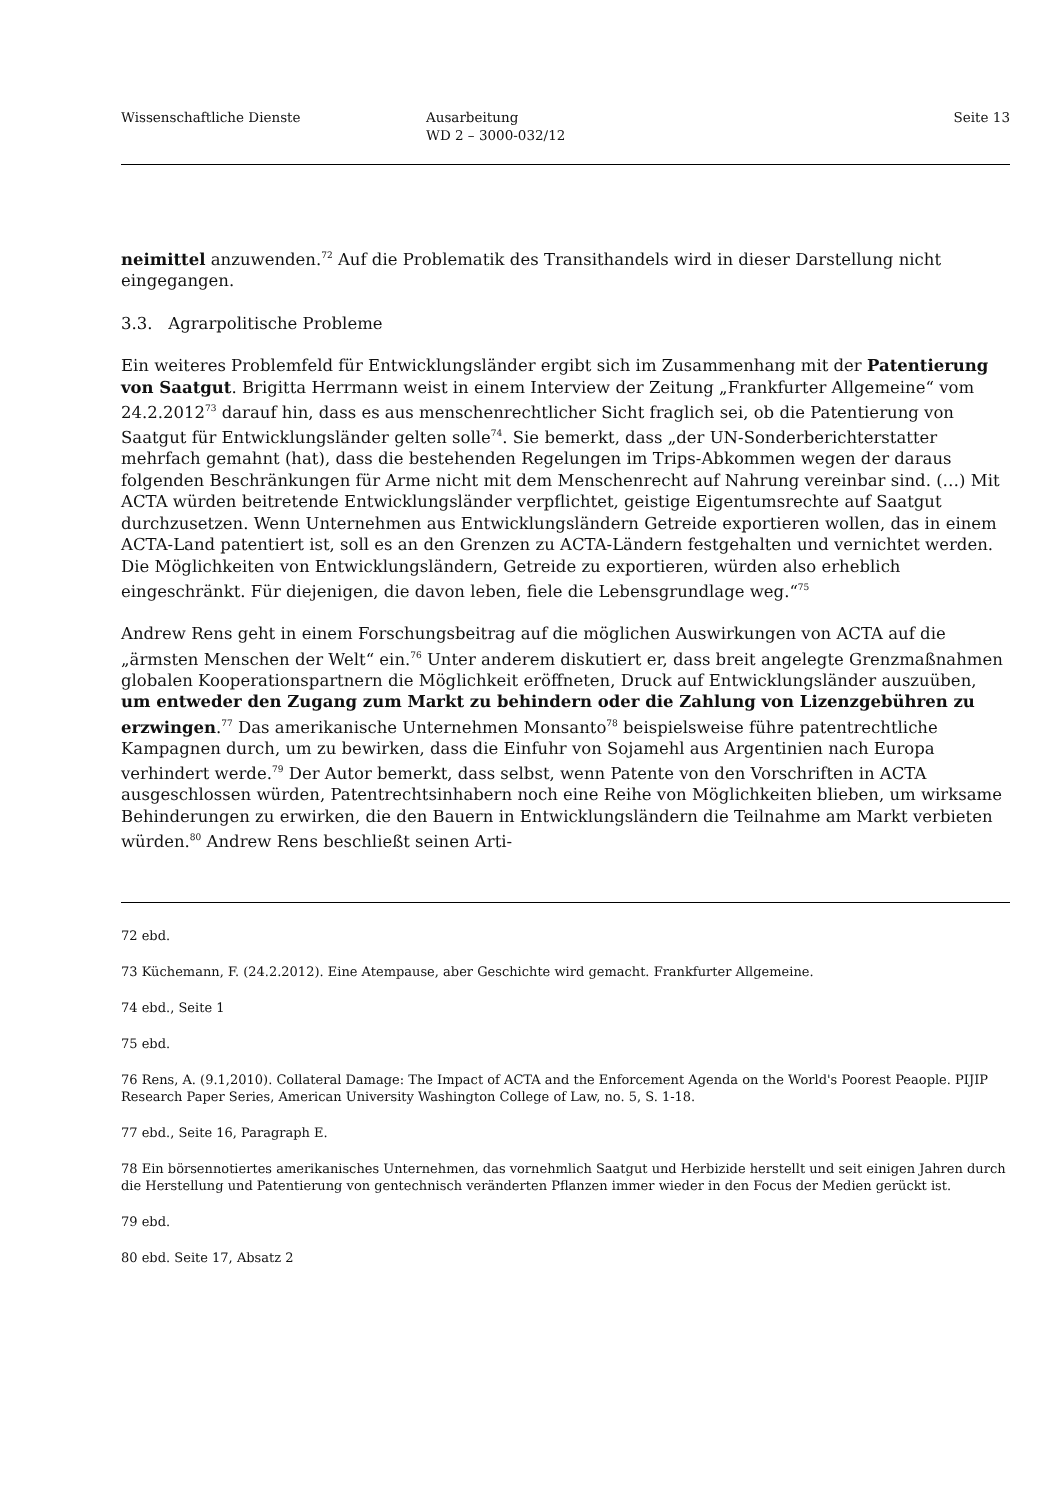Wissenschaftliche Dienste Ausarbeitung
WD 2 – 3000-032/12
Seite 13
neimittel anzuwenden.<sup>72</sup> Auf die Problematik des Transithandels wird in dieser Darstellung nicht eingegangen.
3.3. Agrarpolitische Probleme
Ein weiteres Problemfeld für Entwicklungsländer ergibt sich im Zusammenhang mit der Patentierung von Saatgut. Brigitta Herrmann weist in einem Interview der Zeitung „Frankfurter Allgemeine“ vom 24.2.2012<sup>73</sup> darauf hin, dass es aus menschenrechtlicher Sicht fraglich sei, ob die Patentierung von Saatgut für Entwicklungsländer gelten solle<sup>74</sup>. Sie bemerkt, dass „der UN-Sonderberichterstatter mehrfach gemahnt (hat), dass die bestehenden Regelungen im Trips-Abkommen wegen der daraus folgenden Beschränkungen für Arme nicht mit dem Menschenrecht auf Nahrung vereinbar sind. (…) Mit ACTA würden beitretende Entwicklungsländer verpflichtet, geistige Eigentumsrechte auf Saatgut durchzusetzen. Wenn Unternehmen aus Entwicklungsländern Getreide exportieren wollen, das in einem ACTA-Land patentiert ist, soll es an den Grenzen zu ACTA-Ländern festgehalten und vernichtet werden. Die Möglichkeiten von Entwicklungsländern, Getreide zu exportieren, würden also erheblich eingeschränkt. Für diejenigen, die davon leben, fiele die Lebensgrundlage weg.“<sup>75</sup>
Andrew Rens geht in einem Forschungsbeitrag auf die möglichen Auswirkungen von ACTA auf die „ärmsten Menschen der Welt“ ein.<sup>76</sup> Unter anderem diskutiert er, dass breit angelegte Grenzmaßnahmen globalen Kooperationspartnern die Möglichkeit eröffneten, Druck auf Entwicklungsländer auszuüben, um entweder den Zugang zum Markt zu behindern oder die Zahlung von Lizenzgebühren zu erzwingen.<sup>77</sup> Das amerikanische Unternehmen Monsanto<sup>78</sup> beispielsweise führe patentrechtliche Kampagnen durch, um zu bewirken, dass die Einfuhr von Sojamehl aus Argentinien nach Europa verhindert werde.<sup>79</sup> Der Autor bemerkt, dass selbst, wenn Patente von den Vorschriften in ACTA ausgeschlossen würden, Patentrechtsinhabern noch eine Reihe von Möglichkeiten blieben, um wirksame Behinderungen zu erwirken, die den Bauern in Entwicklungsländern die Teilnahme am Markt verbieten würden.<sup>80</sup> Andrew Rens beschließt seinen Arti-
72 ebd.
73 Küchemann, F. (24.2.2012). Eine Atempause, aber Geschichte wird gemacht. Frankfurter Allgemeine.
74 ebd., Seite 1
75 ebd.
76 Rens, A. (9.1,2010). Collateral Damage: The Impact of ACTA and the Enforcement Agenda on the World's Poorest Peaople. PIJIP Research Paper Series, American University Washington College of Law, no. 5, S. 1-18.
77 ebd., Seite 16, Paragraph E.
78 Ein börsennotiertes amerikanisches Unternehmen, das vornehmlich Saatgut und Herbizide herstellt und seit einigen Jahren durch die Herstellung und Patentierung von gentechnisch veränderten Pflanzen immer wieder in den Focus der Medien gerückt ist.
79 ebd.
80 ebd. Seite 17, Absatz 2